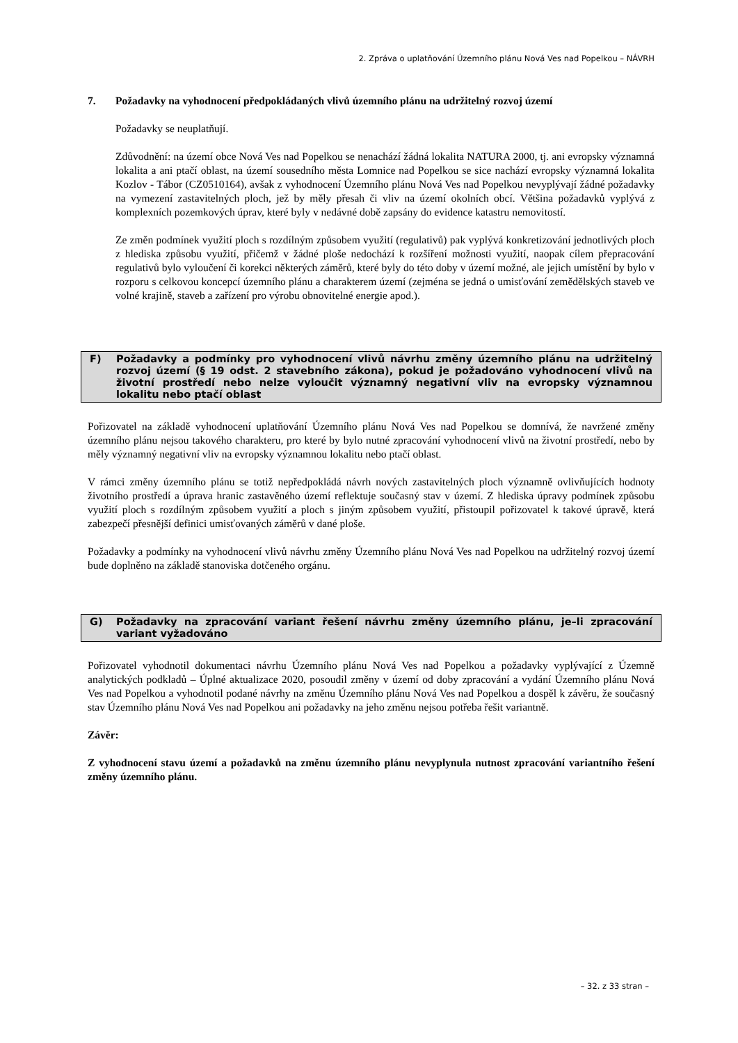2. Zpráva o uplatňování Územního plánu Nová Ves nad Popelkou – NÁVRH
7. Požadavky na vyhodnocení předpokládaných vlivů územního plánu na udržitelný rozvoj území
Požadavky se neuplatňují.
Zdůvodnění: na území obce Nová Ves nad Popelkou se nenachází žádná lokalita NATURA 2000, tj. ani evropsky významná lokalita a ani ptačí oblast, na území sousedního města Lomnice nad Popelkou se sice nachází evropsky významná lokalita Kozlov - Tábor (CZ0510164), avšak z vyhodnocení Územního plánu Nová Ves nad Popelkou nevyplývají žádné požadavky na vymezení zastavitelných ploch, jež by měly přesah či vliv na území okolních obcí. Většina požadavků vyplývá z komplexních pozemkových úprav, které byly v nedávné době zapsány do evidence katastru nemovitostí.
Ze změn podmínek využití ploch s rozdílným způsobem využití (regulativů) pak vyplývá konkretizování jednotlivých ploch z hlediska způsobu využití, přičemž v žádné ploše nedochází k rozšíření možnosti využití, naopak cílem přepracování regulativů bylo vyloučení či korekci některých záměrů, které byly do této doby v území možné, ale jejich umístění by bylo v rozporu s celkovou koncepcí územního plánu a charakterem území (zejména se jedná o umisťování zemědělských staveb ve volné krajině, staveb a zařízení pro výrobu obnovitelné energie apod.).
F) Požadavky a podmínky pro vyhodnocení vlivů návrhu změny územního plánu na udržitelný rozvoj území (§ 19 odst. 2 stavebního zákona), pokud je požadováno vyhodnocení vlivů na životní prostředí nebo nelze vyloučit významný negativní vliv na evropsky významnou lokalitu nebo ptačí oblast
Pořizovatel na základě vyhodnocení uplatňování Územního plánu Nová Ves nad Popelkou se domnívá, že navržené změny územního plánu nejsou takového charakteru, pro které by bylo nutné zpracování vyhodnocení vlivů na životní prostředí, nebo by měly významný negativní vliv na evropsky významnou lokalitu nebo ptačí oblast.
V rámci změny územního plánu se totiž nepředpokládá návrh nových zastavitelných ploch významně ovlivňujících hodnoty životního prostředí a úprava hranic zastavěného území reflektuje současný stav v území. Z hlediska úpravy podmínek způsobu využití ploch s rozdílným způsobem využití a ploch s jiným způsobem využití, přistoupil pořizovatel k takové úpravě, která zabezpečí přesnější definici umisťovaných záměrů v dané ploše.
Požadavky a podmínky na vyhodnocení vlivů návrhu změny Územního plánu Nová Ves nad Popelkou na udržitelný rozvoj území bude doplněno na základě stanoviska dotčeného orgánu.
G) Požadavky na zpracování variant řešení návrhu změny územního plánu, je–li zpracování variant vyžadováno
Pořizovatel vyhodnotil dokumentaci návrhu Územního plánu Nová Ves nad Popelkou a požadavky vyplývající z Územně analytických podkladů – Úplné aktualizace 2020, posoudil změny v území od doby zpracování a vydání Územního plánu Nová Ves nad Popelkou a vyhodnotil podané návrhy na změnu Územního plánu Nová Ves nad Popelkou a dospěl k závěru, že současný stav Územního plánu Nová Ves nad Popelkou ani požadavky na jeho změnu nejsou potřeba řešit variantně.
Závěr:
Z vyhodnocení stavu území a požadavků na změnu územního plánu nevyplynula nutnost zpracování variantního řešení změny územního plánu.
– 32. z 33 stran –